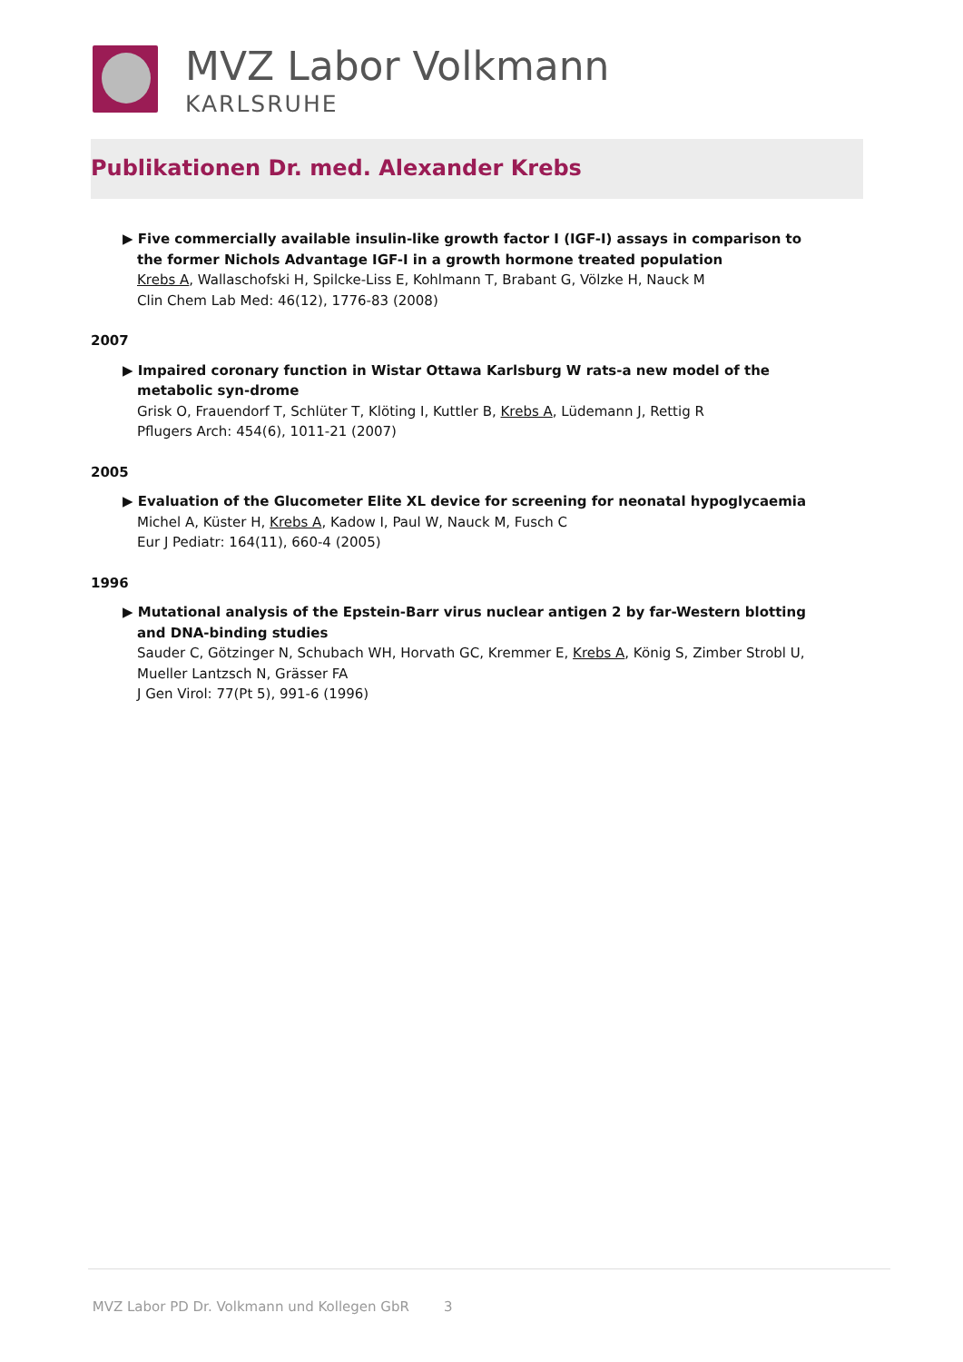MVZ Labor Volkmann
KARLSRUHE
Publikationen Dr. med. Alexander Krebs
▶ Five commercially available insulin-like growth factor I (IGF-I) assays in comparison to the former Nichols Advantage IGF-I in a growth hormone treated population
Krebs A, Wallaschofski H, Spilcke-Liss E, Kohlmann T, Brabant G, Völzke H, Nauck M
Clin Chem Lab Med: 46(12), 1776-83 (2008)
2007
▶ Impaired coronary function in Wistar Ottawa Karlsburg W rats-a new model of the metabolic syn-drome
Grisk O, Frauendorf T, Schlüter T, Klöting I, Kuttler B, Krebs A, Lüdemann J, Rettig R
Pflugers Arch: 454(6), 1011-21 (2007)
2005
▶ Evaluation of the Glucometer Elite XL device for screening for neonatal hypoglycaemia
Michel A, Küster H, Krebs A, Kadow I, Paul W, Nauck M, Fusch C
Eur J Pediatr: 164(11), 660-4 (2005)
1996
▶ Mutational analysis of the Epstein-Barr virus nuclear antigen 2 by far-Western blotting and DNA-binding studies
Sauder C, Götzinger N, Schubach WH, Horvath GC, Kremmer E, Krebs A, König S, Zimber Strobl U, Mueller Lantzsch N, Grässer FA
J Gen Virol: 77(Pt 5), 991-6 (1996)
MVZ Labor PD Dr. Volkmann und Kollegen GbR 3